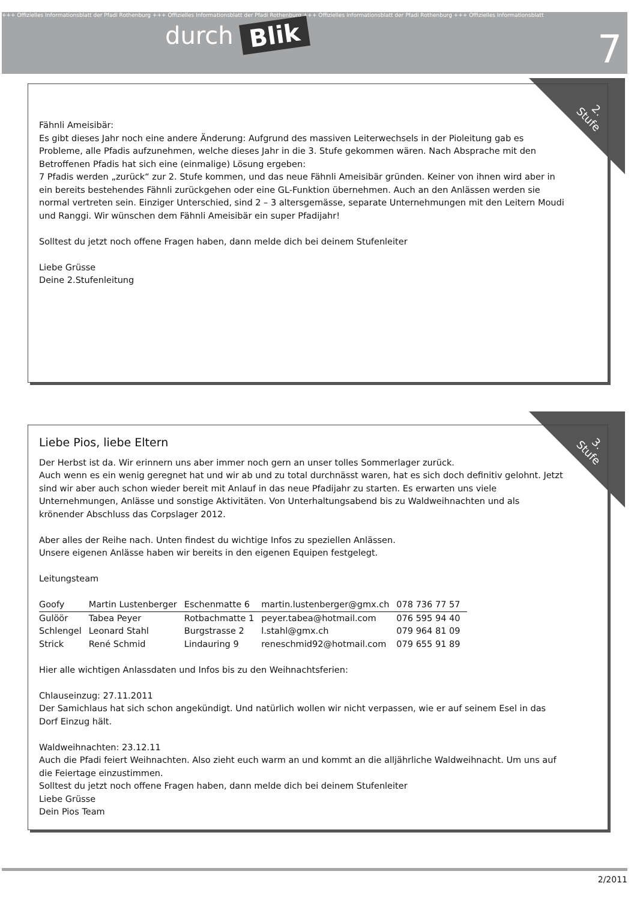+++ Offizielles Informationsblatt der Pfadi Rothenburg +++ Offizielles Informationsblatt der Pfadi Rothenburg +++ Offizielles Informationsblatt der Pfadi Rothenburg +++ Offizielles Informationsblatt
durch Blik
7
2.
Stufe
Fähnli Ameisibär:
Es gibt dieses Jahr noch eine andere Änderung: Aufgrund des massiven Leiterwechsels in der Pioleitung gab es Probleme, alle Pfadis aufzunehmen, welche dieses Jahr in die 3. Stufe gekommen wären. Nach Absprache mit den Betroffenen Pfadis hat sich eine (einmalige) Lösung ergeben:
7 Pfadis werden „zurück“ zur 2. Stufe kommen, und das neue Fähnli Ameisibär gründen. Keiner von ihnen wird aber in ein bereits bestehendes Fähnli zurückgehen oder eine GL-Funktion übernehmen. Auch an den Anlässen werden sie normal vertreten sein. Einziger Unterschied, sind 2 – 3 altersgemässe, separate Unternehmungen mit den Leitern Moudi und Ranggi. Wir wünschen dem Fähnli Ameisibär ein super Pfadijahr!
Solltest du jetzt noch offene Fragen haben, dann melde dich bei deinem Stufenleiter
Liebe Grüsse
Deine 2.Stufenleitung
3.
Stufe
Liebe Pios, liebe Eltern
Der Herbst ist da. Wir erinnern uns aber immer noch gern an unser tolles Sommerlager zurück.
Auch wenn es ein wenig geregnet hat und wir ab und zu total durchnässt waren, hat es sich doch definitiv gelohnt. Jetzt sind wir aber auch schon wieder bereit mit Anlauf in das neue Pfadijahr zu starten. Es erwarten uns viele Unternehmungen, Anlässe und sonstige Aktivitäten. Von Unterhaltungsabend bis zu Waldweihnachten und als krönender Abschluss das Corpslager 2012.
Aber alles der Reihe nach. Unten findest du wichtige Infos zu speziellen Anlässen.
Unsere eigenen Anlässe haben wir bereits in den eigenen Equipen festgelegt.
Leitungsteam
| Goofy | Martin Lustenberger | Eschenmatte 6 | martin.lustenberger@gmx.ch | 078 736 77 57 |
| Gulöör | Tabea Peyer | Rotbachmatte 1 | peyer.tabea@hotmail.com | 076 595 94 40 |
| Schlengel | Leonard Stahl | Burgstrasse 2 | l.stahl@gmx.ch | 079 964 81 09 |
| Strick | René Schmid | Lindauring 9 | reneschmid92@hotmail.com | 079 655 91 89 |
Hier alle wichtigen Anlassdaten und Infos bis zu den Weihnachtsferien:
Chlauseinzug: 27.11.2011
Der Samichlaus hat sich schon angekündigt. Und natürlich wollen wir nicht verpassen, wie er auf seinem Esel in das Dorf Einzug hält.
Waldweihnachten: 23.12.11
Auch die Pfadi feiert Weihnachten. Also zieht euch warm an und kommt an die alljährliche Waldweihnacht. Um uns auf die Feiertage einzustimmen.
Solltest du jetzt noch offene Fragen haben, dann melde dich bei deinem Stufenleiter
Liebe Grüsse
Dein Pios Team
2/2011